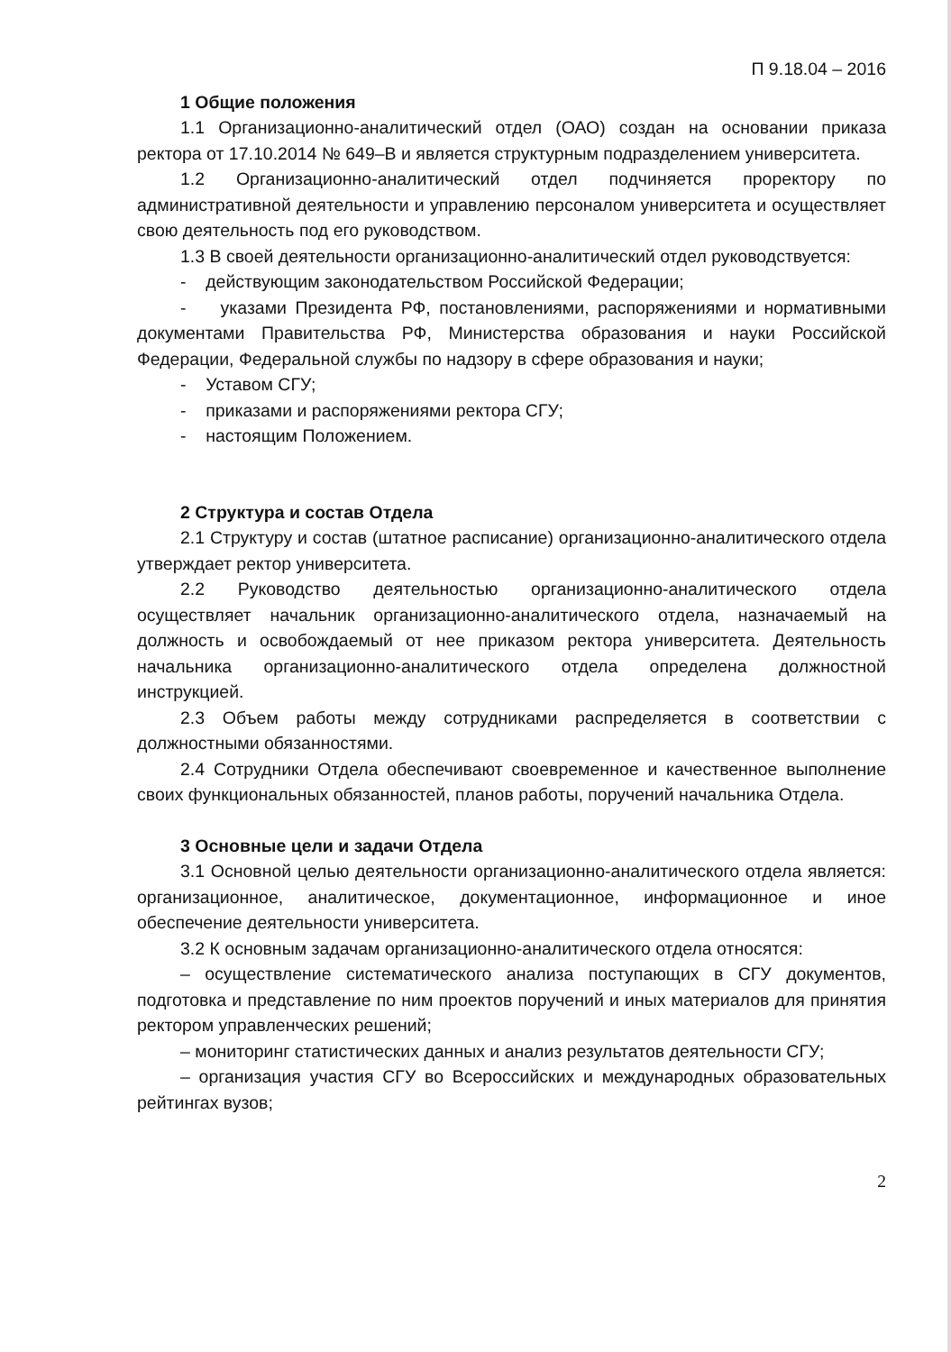П 9.18.04 – 2016
1 Общие положения
1.1 Организационно-аналитический отдел (ОАО) создан на основании приказа ректора от 17.10.2014 № 649–В и является структурным подразделением университета.
1.2 Организационно-аналитический отдел подчиняется проректору по административной деятельности и управлению персоналом университета и осуществляет свою деятельность под его руководством.
1.3 В своей деятельности организационно-аналитический отдел руководствуется:
- действующим законодательством Российской Федерации;
- указами Президента РФ, постановлениями, распоряжениями и нормативными документами Правительства РФ, Министерства образования и науки Российской Федерации, Федеральной службы по надзору в сфере образования и науки;
- Уставом СГУ;
- приказами и распоряжениями ректора СГУ;
- настоящим Положением.
2 Структура и состав Отдела
2.1 Структуру и состав (штатное расписание) организационно-аналитического отдела утверждает ректор университета.
2.2 Руководство деятельностью организационно-аналитического отдела осуществляет начальник организационно-аналитического отдела, назначаемый на должность и освобождаемый от нее приказом ректора университета. Деятельность начальника организационно-аналитического отдела определена должностной инструкцией.
2.3 Объем работы между сотрудниками распределяется в соответствии с должностными обязанностями.
2.4 Сотрудники Отдела обеспечивают своевременное и качественное выполнение своих функциональных обязанностей, планов работы, поручений начальника Отдела.
3 Основные цели и задачи Отдела
3.1 Основной целью деятельности организационно-аналитического отдела является: организационное, аналитическое, документационное, информационное и иное обеспечение деятельности университета.
3.2 К основным задачам организационно-аналитического отдела относятся:
– осуществление систематического анализа поступающих в СГУ документов, подготовка и представление по ним проектов поручений и иных материалов для принятия ректором управленческих решений;
– мониторинг статистических данных и анализ результатов деятельности СГУ;
– организация участия СГУ во Всероссийских и международных образовательных рейтингах вузов;
2